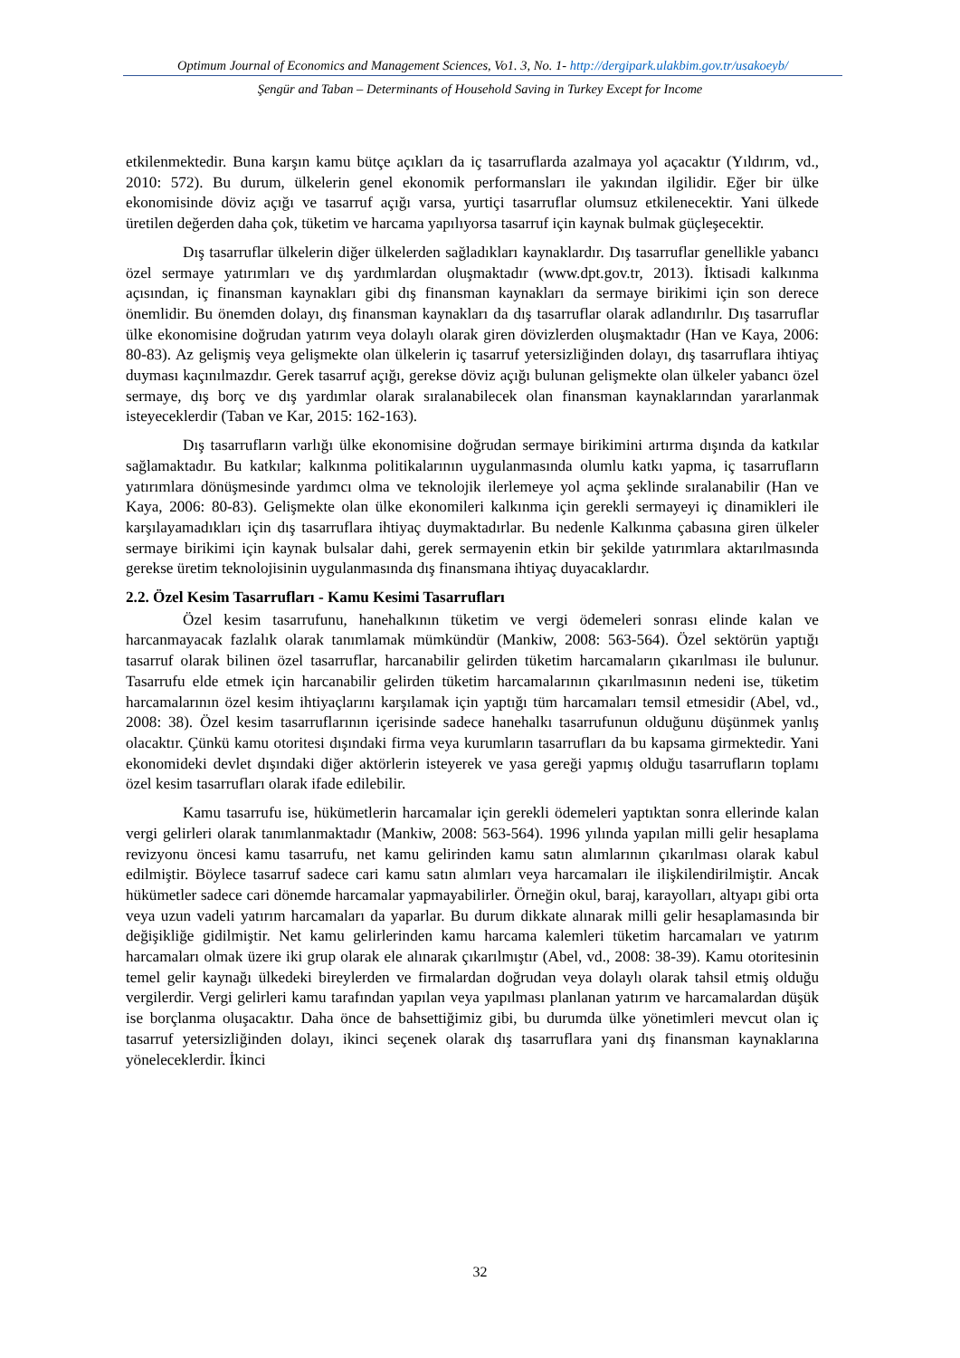Optimum Journal of Economics and Management Sciences, Vo1. 3, No. 1- http://dergipark.ulakbim.gov.tr/usakoeyb/
Şengür and Taban – Determinants of Household Saving in Turkey Except for Income
etkilenmektedir. Buna karşın kamu bütçe açıkları da iç tasarruflarda azalmaya yol açacaktır (Yıldırım, vd., 2010: 572). Bu durum, ülkelerin genel ekonomik performansları ile yakından ilgilidir. Eğer bir ülke ekonomisinde döviz açığı ve tasarruf açığı varsa, yurtiçi tasarruflar olumsuz etkilenecektir. Yani ülkede üretilen değerden daha çok, tüketim ve harcama yapılıyorsa tasarruf için kaynak bulmak güçleşecektir.
Dış tasarruflar ülkelerin diğer ülkelerden sağladıkları kaynaklardır. Dış tasarruflar genellikle yabancı özel sermaye yatırımları ve dış yardımlardan oluşmaktadır (www.dpt.gov.tr, 2013). İktisadi kalkınma açısından, iç finansman kaynakları gibi dış finansman kaynakları da sermaye birikimi için son derece önemlidir. Bu önemden dolayı, dış finansman kaynakları da dış tasarruflar olarak adlandırılır. Dış tasarruflar ülke ekonomisine doğrudan yatırım veya dolaylı olarak giren dövizlerden oluşmaktadır (Han ve Kaya, 2006: 80-83). Az gelişmiş veya gelişmekte olan ülkelerin iç tasarruf yetersizliğinden dolayı, dış tasarruflara ihtiyaç duyması kaçınılmazdır. Gerek tasarruf açığı, gerekse döviz açığı bulunan gelişmekte olan ülkeler yabancı özel sermaye, dış borç ve dış yardımlar olarak sıralanabilecek olan finansman kaynaklarından yararlanmak isteyeceklerdir (Taban ve Kar, 2015: 162-163).
Dış tasarrufların varlığı ülke ekonomisine doğrudan sermaye birikimini artırma dışında da katkılar sağlamaktadır. Bu katkılar; kalkınma politikalarının uygulanmasında olumlu katkı yapma, iç tasarrufların yatırımlara dönüşmesinde yardımcı olma ve teknolojik ilerlemeye yol açma şeklinde sıralanabilir (Han ve Kaya, 2006: 80-83). Gelişmekte olan ülke ekonomileri kalkınma için gerekli sermayeyi iç dinamikleri ile karşılayamadıkları için dış tasarruflara ihtiyaç duymaktadırlar. Bu nedenle Kalkınma çabasına giren ülkeler sermaye birikimi için kaynak bulsalar dahi, gerek sermayenin etkin bir şekilde yatırımlara aktarılmasında gerekse üretim teknolojisinin uygulanmasında dış finansmana ihtiyaç duyacaklardır.
2.2. Özel Kesim Tasarrufları - Kamu Kesimi Tasarrufları
Özel kesim tasarrufunu, hanehalkının tüketim ve vergi ödemeleri sonrası elinde kalan ve harcanmayacak fazlalık olarak tanımlamak mümkündür (Mankiw, 2008: 563-564). Özel sektörün yaptığı tasarruf olarak bilinen özel tasarruflar, harcanabilir gelirden tüketim harcamaların çıkarılması ile bulunur. Tasarrufu elde etmek için harcanabilir gelirden tüketim harcamalarının çıkarılmasının nedeni ise, tüketim harcamalarının özel kesim ihtiyaçlarını karşılamak için yaptığı tüm harcamaları temsil etmesidir (Abel, vd., 2008: 38). Özel kesim tasarruflarının içerisinde sadece hanehalkı tasarrufunun olduğunu düşünmek yanlış olacaktır. Çünkü kamu otoritesi dışındaki firma veya kurumların tasarrufları da bu kapsama girmektedir. Yani ekonomideki devlet dışındaki diğer aktörlerin isteyerek ve yasa gereği yapmış olduğu tasarrufların toplamı özel kesim tasarrufları olarak ifade edilebilir.
Kamu tasarrufu ise, hükümetlerin harcamalar için gerekli ödemeleri yaptıktan sonra ellerinde kalan vergi gelirleri olarak tanımlanmaktadır (Mankiw, 2008: 563-564). 1996 yılında yapılan milli gelir hesaplama revizyonu öncesi kamu tasarrufu, net kamu gelirinden kamu satın alımlarının çıkarılması olarak kabul edilmiştir. Böylece tasarruf sadece cari kamu satın alımları veya harcamaları ile ilişkilendirilmiştir. Ancak hükümetler sadece cari dönemde harcamalar yapmayabilirler. Örneğin okul, baraj, karayolları, altyapı gibi orta veya uzun vadeli yatırım harcamaları da yaparlar. Bu durum dikkate alınarak milli gelir hesaplamasında bir değişikliğe gidilmiştir. Net kamu gelirlerinden kamu harcama kalemleri tüketim harcamaları ve yatırım harcamaları olmak üzere iki grup olarak ele alınarak çıkarılmıştır (Abel, vd., 2008: 38-39). Kamu otoritesinin temel gelir kaynağı ülkedeki bireylerden ve firmalardan doğrudan veya dolaylı olarak tahsil etmiş olduğu vergilerdir. Vergi gelirleri kamu tarafından yapılan veya yapılması planlanan yatırım ve harcamalardan düşük ise borçlanma oluşacaktır. Daha önce de bahsettiğimiz gibi, bu durumda ülke yönetimleri mevcut olan iç tasarruf yetersizliğinden dolayı, ikinci seçenek olarak dış tasarruflara yani dış finansman kaynaklarına yöneleceklerdir. İkinci
32